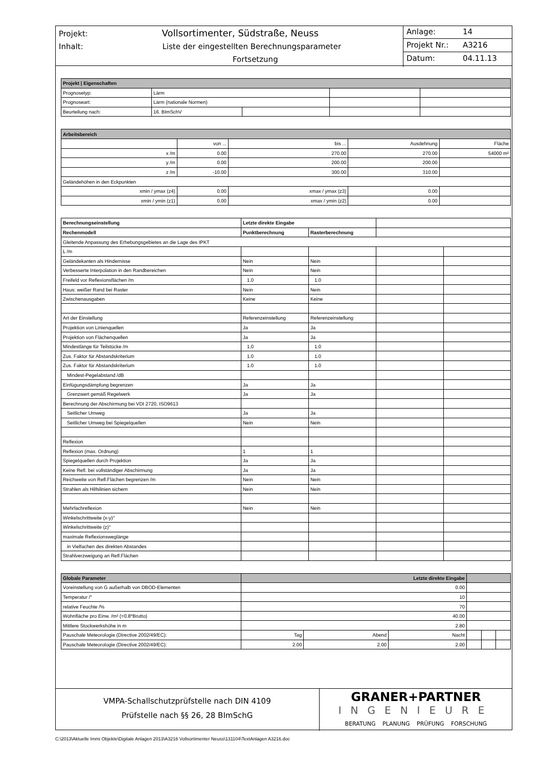Projekt: Vollsortimenter, Südstraße, Neuss
Inhalt: Liste der eingestellten Berechnungsparameter
Fortsetzung
Anlage: 14
Projekt Nr.: A3216
Datum: 04.11.13
| Projekt / Eigenschaften | | | | |
| --- | --- | --- | --- | --- |
| Prognosetyp: | Lärm | | | |
| Prognoseart: | Lärm (nationale Normen) | | | |
| Beurteilung nach: | 16. BImSchV | | | |
| Arbeitsbereich | | | | |
| --- | --- | --- | --- | --- |
| | von ... | bis ... | Ausdehnung | Fläche |
| x /m | 0.00 | 270.00 | 270.00 | 54000 m² |
| y /m | 0.00 | 200.00 | 200.00 | |
| z /m | -10.00 | 300.00 | 310.00 | |
| Geländehöhen in den Eckpunkten | | | | |
| xmin / ymax (z4) | 0.00 | xmax / ymax (z3) | 0.00 | |
| xmin / ymin (z1) | 0.00 | xmax / ymin (z2) | 0.00 | |
| Berechnungseinstellung | Letzte direkte Eingabe | | | |
| Rechenmodell | Punktberechnung | Rasterberechnung | | |
| Gleitende Anpassung des Erhebungsgebietes an die Lage des IPKT | | | | |
| L /m | | | | |
| Geländekanten als Hindernisse | Nein | Nein | | |
| Verbesserte Interpolation in den Randbereichen | Nein | Nein | | |
| Freifeld vor Reflexionsflächen /m | 1.0 | 1.0 | | |
| Haus: weißer Rand bei Raster | Nein | Nein | | |
| Zwischenausgaben | Keine | Keine | | |
| Art der Einstellung | Referenzeinstellung | Referenzeinstellung | | |
| Projektion von Linienquellen | Ja | Ja | | |
| Projektion von Flächenquellen | Ja | Ja | | |
| Mindestlänge für Teilstücke /m | 1.0 | 1.0 | | |
| Zus. Faktor für Abstandskriterium | 1.0 | 1.0 | | |
| Zus. Faktor für Abstandskriterium | 1.0 | 1.0 | | |
| Mindest-Pegelabstand /dB | | | | |
| Einfügungsdämpfung begrenzen | Ja | Ja | | |
| Grenzwert gemäß Regelwerk | Ja | Ja | | |
| Berechnung der Abschirmung bei VDI 2720, ISO9613 | | | | |
| Seitlicher Umweg | Ja | Ja | | |
| Seitlicher Umweg bei Spiegelquellen | Nein | Nein | | |
| Reflexion | | | | |
| Reflexion (max. Ordnung) | 1 | 1 | | |
| Spiegelquellen durch Projektion | Ja | Ja | | |
| Keine Refl. bei vollständiger Abschirmung | Ja | Ja | | |
| Reichweite von Refl.Flächen begrenzen /m | Nein | Nein | | |
| Strahlen als Hilfslinien sichern | Nein | Nein | | |
| Mehrfachreflexion | Nein | Nein | | |
| Winkelschrittweite (x-y)° | | | | |
| Winkelschrittweite (z)° | | | | |
| maximale Reflexionsweglänge | | | | |
| in Vielfachen des direkten Abstandes | | | | |
| Strahlverzweigung an Refl.Flächen | | | | |
| Globale Parameter | Letzte direkte Eingabe | | | | | |
| --- | --- | --- | --- | --- | --- | --- |
| Voreinstellung von G außerhalb von DBOD-Elementen | 0.00 | | | | | |
| Temperatur /° | 10 | | | | | |
| relative Feuchte /% | 70 | | | | | |
| Wohnfläche pro Einw. /m² (=0.8*Brutto) | 40.00 | | | | | |
| Mittlere Stockwerkshöhe in m | 2.80 | | | | | |
| Pauschale Meteorologie (Directive 2002/49/EC): | Tag | Abend | Nacht | | | |
| Pauschale Meteorologie (Directive 2002/49/EC): | 2.00 | 2.00 | 2.00 | | | |
VMPA-Schallschutzprüfstelle nach DIN 4109
Prüfstelle nach §§ 26, 28 BImSchG
GRANER+PARTNER
INGENIEURE
BERATUNG PLANUNG PRÜFUNG FORSCHUNG
C:\2013\Aktuelle Immi Objekte\Digitale Anlagen 2013\A3216 Vollsortimenter Neuss\131104\TextAnlagen A3216.doc